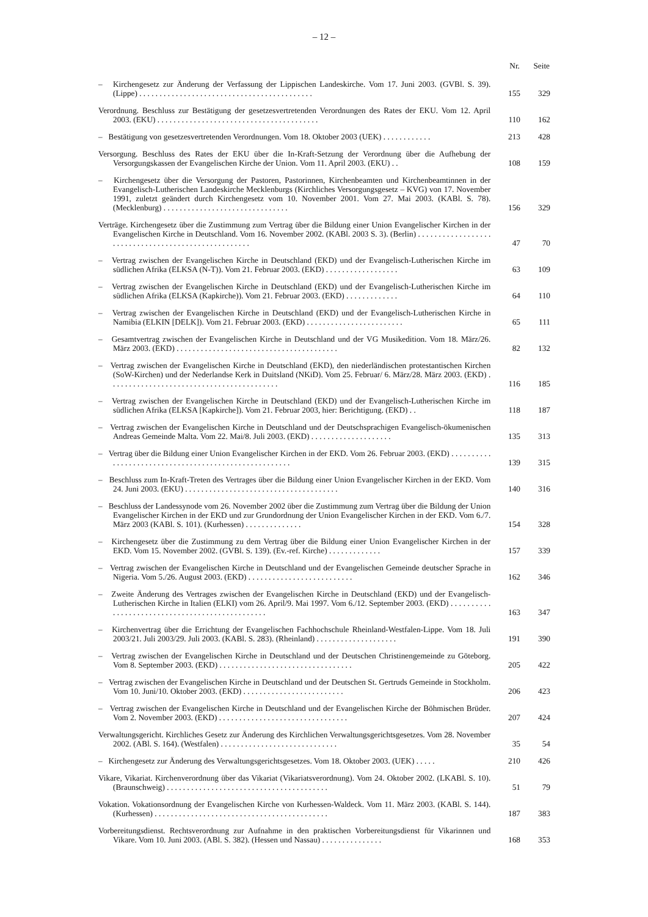– 12 –
| | Nr. | Seite |
| --- | --- | --- |
| – Kirchengesetz zur Änderung der Verfassung der Lippischen Landeskirche. Vom 17. Juni 2003. (GVBl. S. 39). (Lippe) . . . . . . . . . . . . . . . . . . . . . . . . . . . . . . . . . . . . . . . . . . . | 155 | 329 |
| Verordnung. Beschluss zur Bestätigung der gesetzesvertretenden Verordnungen des Rates der EKU. Vom 12. April 2003. (EKU) . . . . . . . . . . . . . . . . . . . . . . . . . . . . . . . . . . . . . . . . | 110 | 162 |
| – Bestätigung von gesetzesvertretenden Verordnungen. Vom 18. Oktober 2003 (UEK) . . . . . . . . . . . . | 213 | 428 |
| Versorgung. Beschluss des Rates der EKU über die In-Kraft-Setzung der Verordnung über die Aufhebung der Versorgungskassen der Evangelischen Kirche der Union. Vom 11. April 2003. (EKU) . . | 108 | 159 |
| – Kirchengesetz über die Versorgung der Pastoren, Pastorinnen, Kirchenbeamten und Kirchenbeamtinnen in der Evangelisch-Lutherischen Landeskirche Mecklenburgs (Kirchliches Versorgungsgesetz – KVG) von 17. November 1991, zuletzt geändert durch Kirchengesetz vom 10. November 2001. Vom 27. Mai 2003. (KABl. S. 78). (Mecklenburg) . . . . . . . . . . . . . . . . . . . . . . . . . . . . . . . | 156 | 329 |
| Verträge. Kirchengesetz über die Zustimmung zum Vertrag über die Bildung einer Union Evangelischer Kirchen in der Evangelischen Kirche in Deutschland. Vom 16. November 2002. (KABl. 2003 S. 3). (Berlin) . . . . . . . . . . . . . . . . . . . . . . . . . . . . . . . . . . . . . . . . . . . . . . . . . . . . | 47 | 70 |
| – Vertrag zwischen der Evangelischen Kirche in Deutschland (EKD) und der Evangelisch-Lutherischen Kirche im südlichen Afrika (ELKSA (N-T)). Vom 21. Februar 2003. (EKD) . . . . . . . . . . . . . . . . . . | 63 | 109 |
| – Vertrag zwischen der Evangelischen Kirche in Deutschland (EKD) und der Evangelisch-Lutherischen Kirche im südlichen Afrika (ELKSA (Kapkirche)). Vom 21. Februar 2003. (EKD) . . . . . . . . . . . . . | 64 | 110 |
| – Vertrag zwischen der Evangelischen Kirche in Deutschland (EKD) und der Evangelisch-Lutherischen Kirche in Namibia (ELKIN [DELK]). Vom 21. Februar 2003. (EKD) . . . . . . . . . . . . . . . . . . . . . . . . | 65 | 111 |
| – Gesamtvertrag zwischen der Evangelischen Kirche in Deutschland und der VG Musikedition. Vom 18. März/26. März 2003. (EKD) . . . . . . . . . . . . . . . . . . . . . . . . . . . . . . . . . . . . . . . . | 82 | 132 |
| – Vertrag zwischen der Evangelischen Kirche in Deutschland (EKD), den niederländischen protestantischen Kirchen (SoW-Kirchen) und der Nederlandse Kerk in Duitsland (NKiD). Vom 25. Februar/ 6. März/28. März 2003. (EKD) . . . . . . . . . . . . . . . . . . . . . . . . . . . . . . . . . . . . . . . . . . | 116 | 185 |
| – Vertrag zwischen der Evangelischen Kirche in Deutschland (EKD) und der Evangelisch-Lutherischen Kirche im südlichen Afrika (ELKSA [Kapkirche]). Vom 21. Februar 2003, hier: Berichtigung. (EKD) . . | 118 | 187 |
| – Vertrag zwischen der Evangelischen Kirche in Deutschland und der Deutschsprachigen Evangelisch-ökumenischen Andreas Gemeinde Malta. Vom 22. Mai/8. Juli 2003. (EKD) . . . . . . . . . . . . . . . . . . . . | 135 | 313 |
| – Vertrag über die Bildung einer Union Evangelischer Kirchen in der EKD. Vom 26. Februar 2003. (EKD) . . . . . . . . . . . . . . . . . . . . . . . . . . . . . . . . . . . . . . . . . . . . . . . . . . . . . . | 139 | 315 |
| – Beschluss zum In-Kraft-Treten des Vertrages über die Bildung einer Union Evangelischer Kirchen in der EKD. Vom 24. Juni 2003. (EKU) . . . . . . . . . . . . . . . . . . . . . . . . . . . . . . . . . . . . . . | 140 | 316 |
| – Beschluss der Landessynode vom 26. November 2002 über die Zustimmung zum Vertrag über die Bildung der Union Evangelischer Kirchen in der EKD und zur Grundordnung der Union Evangelischer Kirchen in der EKD. Vom 6./7. März 2003 (KABl. S. 101). (Kurhessen) . . . . . . . . . . . . . . | 154 | 328 |
| – Kirchengesetz über die Zustimmung zu dem Vertrag über die Bildung einer Union Evangelischer Kirchen in der EKD. Vom 15. November 2002. (GVBl. S. 139). (Ev.-ref. Kirche) . . . . . . . . . . . . . | 157 | 339 |
| – Vertrag zwischen der Evangelischen Kirche in Deutschland und der Evangelischen Gemeinde deutscher Sprache in Nigeria. Vom 5./26. August 2003. (EKD) . . . . . . . . . . . . . . . . . . . . . . . . . . | 162 | 346 |
| – Zweite Änderung des Vertrages zwischen der Evangelischen Kirche in Deutschland (EKD) und der Evangelisch-Lutherischen Kirche in Italien (ELKI) vom 26. April/9. Mai 1997. Vom 6./12. September 2003. (EKD) . . . . . . . . . . . . . . . . . . . . . . . . . . . . . . . . . . . . . . . . . . . . . . . . | 163 | 347 |
| – Kirchenvertrag über die Errichtung der Evangelischen Fachhochschule Rheinland-Westfalen-Lippe. Vom 18. Juli 2003/21. Juli 2003/29. Juli 2003. (KABl. S. 283). (Rheinland) . . . . . . . . . . . . . . . . . . . . | 191 | 390 |
| – Vertrag zwischen der Evangelischen Kirche in Deutschland und der Deutschen Christinengemeinde zu Göteborg. Vom 8. September 2003. (EKD) . . . . . . . . . . . . . . . . . . . . . . . . . . . . . . . . . | 205 | 422 |
| – Vertrag zwischen der Evangelischen Kirche in Deutschland und der Deutschen St. Gertruds Gemeinde in Stockholm. Vom 10. Juni/10. Oktober 2003. (EKD) . . . . . . . . . . . . . . . . . . . . . . . . . | 206 | 423 |
| – Vertrag zwischen der Evangelischen Kirche in Deutschland und der Evangelischen Kirche der Böhmischen Brüder. Vom 2. November 2003. (EKD) . . . . . . . . . . . . . . . . . . . . . . . . . . . . . . . . | 207 | 424 |
| Verwaltungsgericht. Kirchliches Gesetz zur Änderung des Kirchlichen Verwaltungsgerichtsgesetzes. Vom 28. November 2002. (ABl. S. 164). (Westfalen) . . . . . . . . . . . . . . . . . . . . . . . . . . . . . | 35 | 54 |
| – Kirchengesetz zur Änderung des Verwaltungsgerichtsgesetzes. Vom 18. Oktober 2003. (UEK) . . . . . | 210 | 426 |
| Vikare, Vikariat. Kirchenverordnung über das Vikariat (Vikariatsverordnung). Vom 24. Oktober 2002. (LKABl. S. 10). (Braunschweig) . . . . . . . . . . . . . . . . . . . . . . . . . . . . . . . . . . . . . . . . | 51 | 79 |
| Vokation. Vokationsordnung der Evangelischen Kirche von Kurhessen-Waldeck. Vom 11. März 2003. (KABl. S. 144). (Kurhessen) . . . . . . . . . . . . . . . . . . . . . . . . . . . . . . . . . . . . . . . . . . . | 187 | 383 |
| Vorbereitungsdienst. Rechtsverordnung zur Aufnahme in den praktischen Vorbereitungsdienst für Vikarinnen und Vikare. Vom 10. Juni 2003. (ABl. S. 382). (Hessen und Nassau) . . . . . . . . . . . . . . . | 168 | 353 |